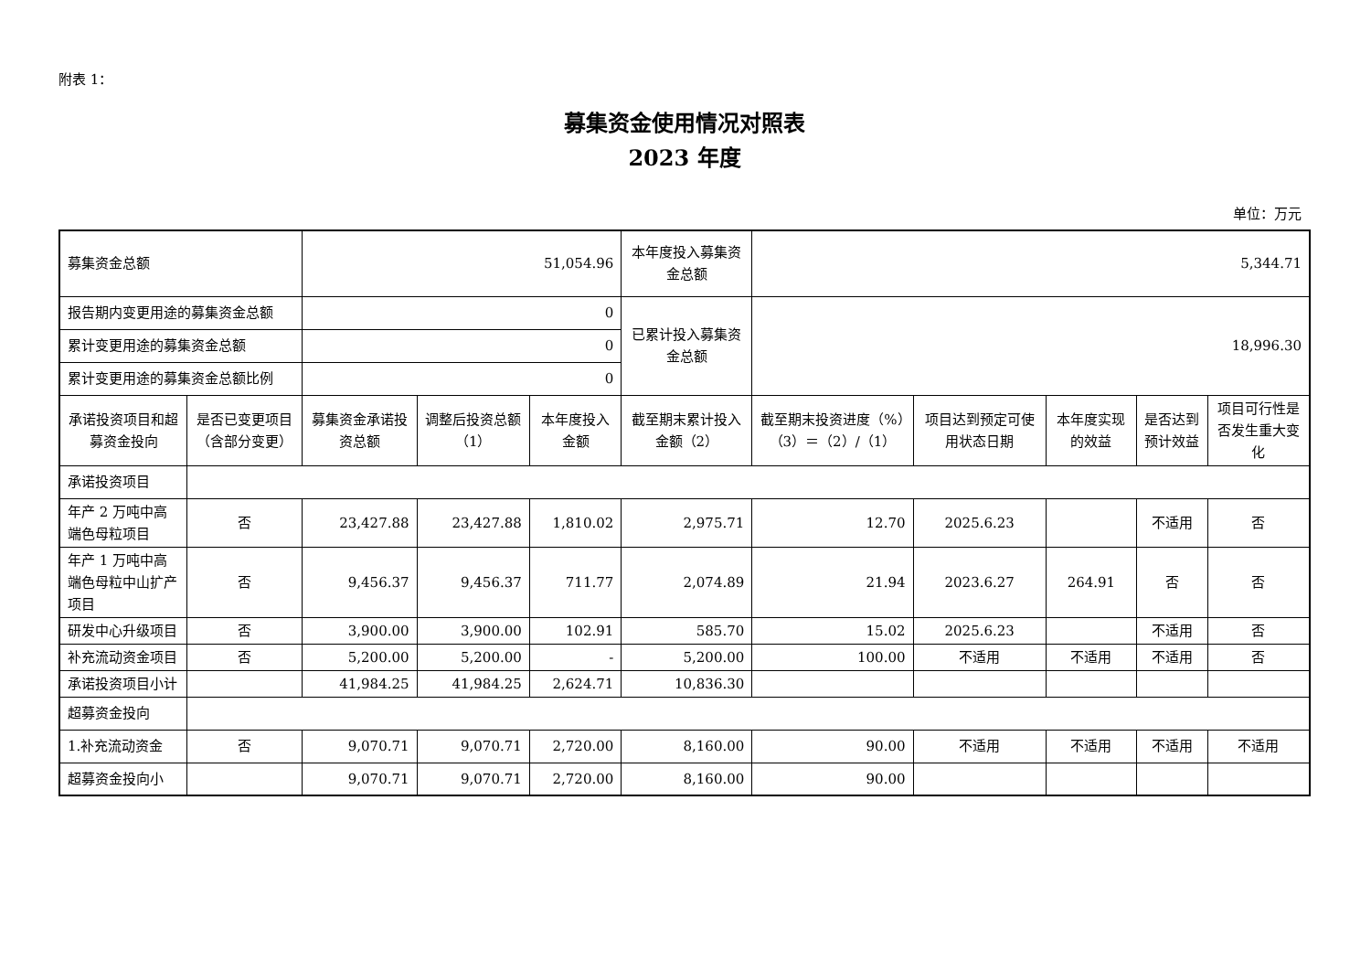附表 1：
募集资金使用情况对照表
2023 年度
单位：万元
| 募集资金总额 | | 51,054.96 | | | 本年度投入募集资金总额 | 5,344.71 | | | | |
| 报告期内变更用途的募集资金总额 | | 0 | | | 已累计投入募集资金总额 | 18,996.30 | | | | |
| 累计变更用途的募集资金总额 | | 0 | | | | | | | | |
| 累计变更用途的募集资金总额比例 | | 0 | | | | | | | | |
| 承诺投资项目和超募资金投向 | 是否已变更项目（含部分变更） | 募集资金承诺投资总额 | 调整后投资总额（1） | 本年度投入金额 | 截至期末累计投入金额（2） | 截至期末投资进度（%）（3）＝（2）/（1） | 项目达到预定可使用状态日期 | 本年度实现的效益 | 是否达到预计效益 | 项目可行性是否发生重大变化 |
| 承诺投资项目 | | | | | | | | | | |
| 年产 2 万吨中高端色母粒项目 | 否 | 23,427.88 | 23,427.88 | 1,810.02 | 2,975.71 | 12.70 | 2025.6.23 | | 不适用 | 否 |
| 年产 1 万吨中高端色母粒中山扩产项目 | 否 | 9,456.37 | 9,456.37 | 711.77 | 2,074.89 | 21.94 | 2023.6.27 | 264.91 | 否 | 否 |
| 研发中心升级项目 | 否 | 3,900.00 | 3,900.00 | 102.91 | 585.70 | 15.02 | 2025.6.23 | | 不适用 | 否 |
| 补充流动资金项目 | 否 | 5,200.00 | 5,200.00 | - | 5,200.00 | 100.00 | 不适用 | 不适用 | 不适用 | 否 |
| 承诺投资项目小计 | | 41,984.25 | 41,984.25 | 2,624.71 | 10,836.30 | | | | | |
| 超募资金投向 | | | | | | | | | | |
| 1.补充流动资金 | 否 | 9,070.71 | 9,070.71 | 2,720.00 | 8,160.00 | 90.00 | 不适用 | 不适用 | 不适用 | 不适用 |
| 超募资金投向小 | | 9,070.71 | 9,070.71 | 2,720.00 | 8,160.00 | 90.00 | | | | |